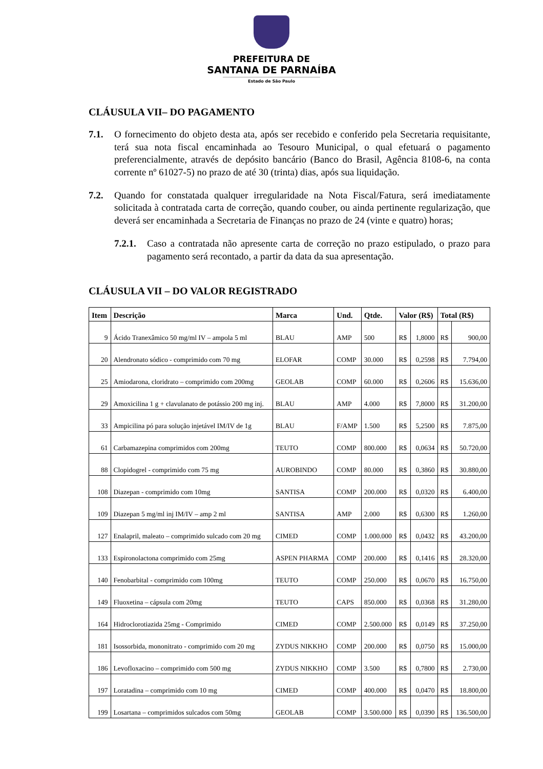PREFEITURA DE
SANTANA DE PARNAÍBA
Estado de São Paulo
CLÁUSULA VII– DO PAGAMENTO
7.1. O fornecimento do objeto desta ata, após ser recebido e conferido pela Secretaria requisitante, terá sua nota fiscal encaminhada ao Tesouro Municipal, o qual efetuará o pagamento preferencialmente, através de depósito bancário (Banco do Brasil, Agência 8108-6, na conta corrente nº 61027-5) no prazo de até 30 (trinta) dias, após sua liquidação.
7.2. Quando for constatada qualquer irregularidade na Nota Fiscal/Fatura, será imediatamente solicitada à contratada carta de correção, quando couber, ou ainda pertinente regularização, que deverá ser encaminhada a Secretaria de Finanças no prazo de 24 (vinte e quatro) horas;
7.2.1. Caso a contratada não apresente carta de correção no prazo estipulado, o prazo para pagamento será recontado, a partir da data da sua apresentação.
CLÁUSULA VII – DO VALOR REGISTRADO
| Item | Descrição | Marca | Und. | Qtde. | Valor (R$) | | Total (R$) | |
| --- | --- | --- | --- | --- | --- | --- | --- | --- |
| 9 | Ácido Tranexâmico 50 mg/ml IV – ampola 5 ml | BLAU | AMP | 500 | R$ | 1,8000 | R$ | 900,00 |
| 20 | Alendronato sódico - comprimido com 70 mg | ELOFAR | COMP | 30.000 | R$ | 0,2598 | R$ | 7.794,00 |
| 25 | Amiodarona, cloridrato – comprimido com 200mg | GEOLAB | COMP | 60.000 | R$ | 0,2606 | R$ | 15.636,00 |
| 29 | Amoxicilina 1 g + clavulanato de potássio 200 mg inj. | BLAU | AMP | 4.000 | R$ | 7,8000 | R$ | 31.200,00 |
| 33 | Ampicilina pó para solução injetável IM/IV de 1g | BLAU | F/AMP | 1.500 | R$ | 5,2500 | R$ | 7.875,00 |
| 61 | Carbamazepina comprimidos com 200mg | TEUTO | COMP | 800.000 | R$ | 0,0634 | R$ | 50.720,00 |
| 88 | Clopidogrel - comprimido com 75 mg | AUROBINDO | COMP | 80.000 | R$ | 0,3860 | R$ | 30.880,00 |
| 108 | Diazepan - comprimido com 10mg | SANTISA | COMP | 200.000 | R$ | 0,0320 | R$ | 6.400,00 |
| 109 | Diazepan 5 mg/ml inj IM/IV – amp 2 ml | SANTISA | AMP | 2.000 | R$ | 0,6300 | R$ | 1.260,00 |
| 127 | Enalapril, maleato – comprimido sulcado com 20 mg | CIMED | COMP | 1.000.000 | R$ | 0,0432 | R$ | 43.200,00 |
| 133 | Espironolactona comprimido com 25mg | ASPEN PHARMA | COMP | 200.000 | R$ | 0,1416 | R$ | 28.320,00 |
| 140 | Fenobarbital - comprimido com 100mg | TEUTO | COMP | 250.000 | R$ | 0,0670 | R$ | 16.750,00 |
| 149 | Fluoxetina – cápsula com 20mg | TEUTO | CAPS | 850.000 | R$ | 0,0368 | R$ | 31.280,00 |
| 164 | Hidroclorotiazida 25mg - Comprimido | CIMED | COMP | 2.500.000 | R$ | 0,0149 | R$ | 37.250,00 |
| 181 | Isossorbida, mononitrato - comprimido com 20 mg | ZYDUS NIKKHO | COMP | 200.000 | R$ | 0,0750 | R$ | 15.000,00 |
| 186 | Levofloxacino – comprimido com 500 mg | ZYDUS NIKKHO | COMP | 3.500 | R$ | 0,7800 | R$ | 2.730,00 |
| 197 | Loratadina – comprimido com 10 mg | CIMED | COMP | 400.000 | R$ | 0,0470 | R$ | 18.800,00 |
| 199 | Losartana – comprimidos sulcados com 50mg | GEOLAB | COMP | 3.500.000 | R$ | 0,0390 | R$ | 136.500,00 |